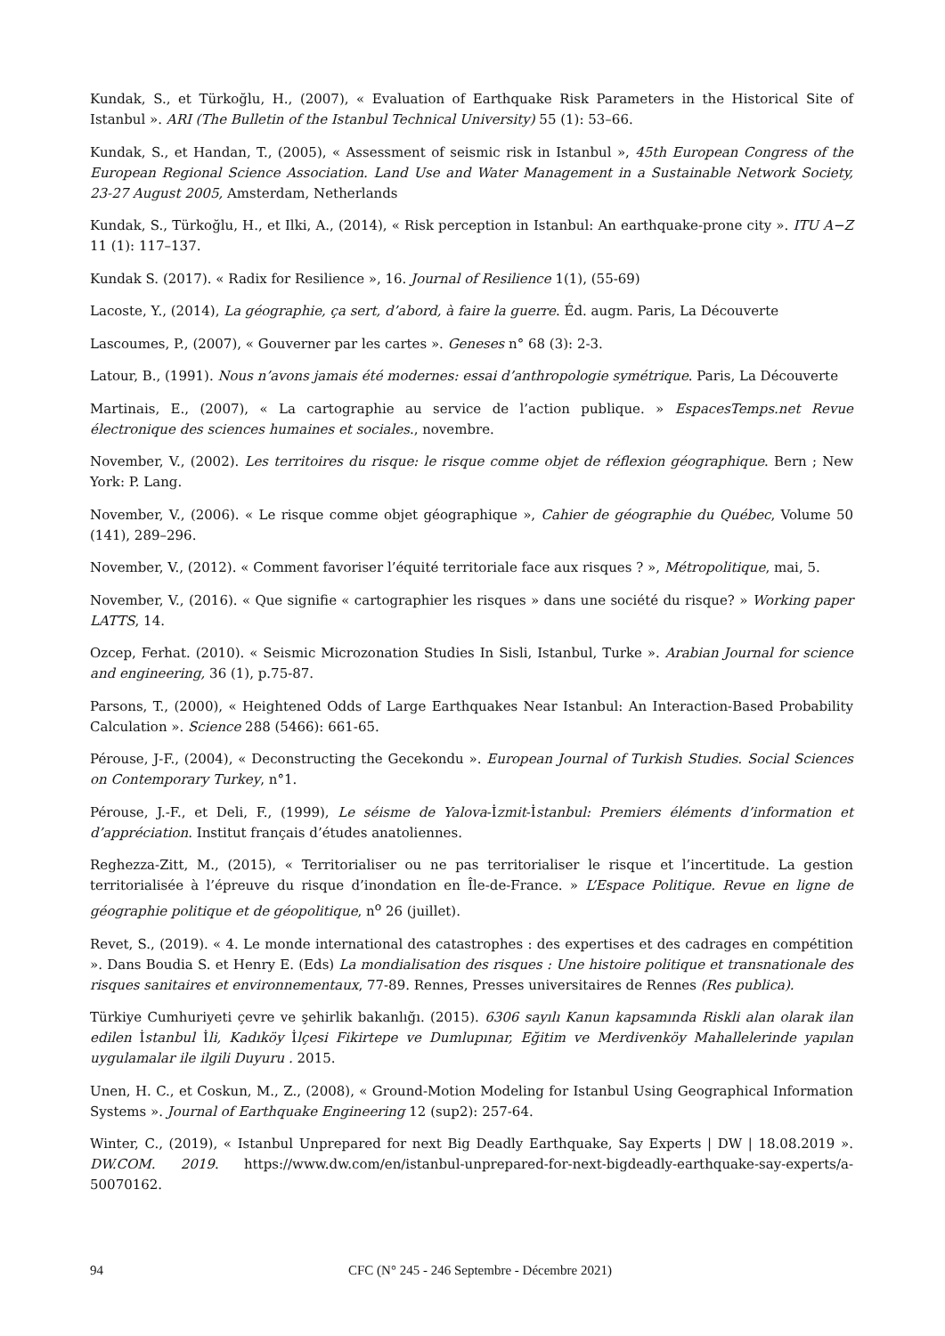Kundak, S., et Türkoğlu, H., (2007), « Evaluation of Earthquake Risk Parameters in the Historical Site of Istanbul ». ARI (The Bulletin of the Istanbul Technical University) 55 (1): 53–66.
Kundak, S., et Handan, T., (2005), « Assessment of seismic risk in Istanbul », 45th European Congress of the European Regional Science Association. Land Use and Water Management in a Sustainable Network Society, 23-27 August 2005, Amsterdam, Netherlands
Kundak, S., Türkoğlu, H., et Ilki, A., (2014), « Risk perception in Istanbul: An earthquake-prone city ». ITU A−Z 11 (1): 117–137.
Kundak S. (2017). « Radix for Resilience », 16. Journal of Resilience 1(1), (55-69)
Lacoste, Y., (2014), La géographie, ça sert, d’abord, à faire la guerre. Éd. augm. Paris, La Découverte
Lascoumes, P., (2007), « Gouverner par les cartes ». Geneses n° 68 (3): 2-3.
Latour, B., (1991). Nous n’avons jamais été modernes: essai d’anthropologie symétrique. Paris, La Découverte
Martinais, E., (2007), « La cartographie au service de l’action publique. » EspacesTemps.net Revue électronique des sciences humaines et sociales., novembre.
November, V., (2002). Les territoires du risque: le risque comme objet de réflexion géographique. Bern ; New York: P. Lang.
November, V., (2006). « Le risque comme objet géographique », Cahier de géographie du Québec, Volume 50 (141), 289–296.
November, V., (2012). « Comment favoriser l’équité territoriale face aux risques ? », Métropolitique, mai, 5.
November, V., (2016). « Que signifie « cartographier les risques » dans une société du risque? » Working paper LATTS, 14.
Ozcep, Ferhat. (2010). « Seismic Microzonation Studies In Sisli, Istanbul, Turke ». Arabian Journal for science and engineering, 36 (1), p.75-87.
Parsons, T., (2000), « Heightened Odds of Large Earthquakes Near Istanbul: An Interaction-Based Probability Calculation ». Science 288 (5466): 661-65.
Pérouse, J-F., (2004), « Deconstructing the Gecekondu ». European Journal of Turkish Studies. Social Sciences on Contemporary Turkey, n°1.
Pérouse, J.-F., et Deli, F., (1999), Le séisme de Yalova-İzmit-İstanbul: Premiers éléments d’information et d’appréciation. Institut français d’études anatoliennes.
Reghezza-Zitt, M., (2015), « Territorialiser ou ne pas territorialiser le risque et l’incertitude. La gestion territorialisée à l’épreuve du risque d’inondation en Île-de-France. » L’Espace Politique. Revue en ligne de géographie politique et de géopolitique, n<sup>o</sup> 26 (juillet).
Revet, S., (2019). « 4. Le monde international des catastrophes : des expertises et des cadrages en compétition ». Dans Boudia S. et Henry E. (Eds) La mondialisation des risques : Une histoire politique et transnationale des risques sanitaires et environnementaux, 77-89. Rennes, Presses universitaires de Rennes (Res publica).
Türkiye Cumhuriyeti çevre ve şehirlik bakanlığı. (2015). 6306 sayılı Kanun kapsamında Riskli alan olarak ilan edilen İstanbul İli, Kadıköy İlçesi Fikirtepe ve Dumlupınar, Eğitim ve Merdivenköy Mahallelerinde yapılan uygulamalar ile ilgili Duyuru . 2015.
Unen, H. C., et Coskun, M., Z., (2008), « Ground-Motion Modeling for Istanbul Using Geographical Information Systems ». Journal of Earthquake Engineering 12 (sup2): 257-64.
Winter, C., (2019), « Istanbul Unprepared for next Big Deadly Earthquake, Say Experts | DW | 18.08.2019 ». DW.COM. 2019. https://www.dw.com/en/istanbul-unprepared-for-next-bigdeadly-earthquake-say-experts/a-50070162.
94 CFC (N° 245 - 246 Septembre - Décembre 2021)